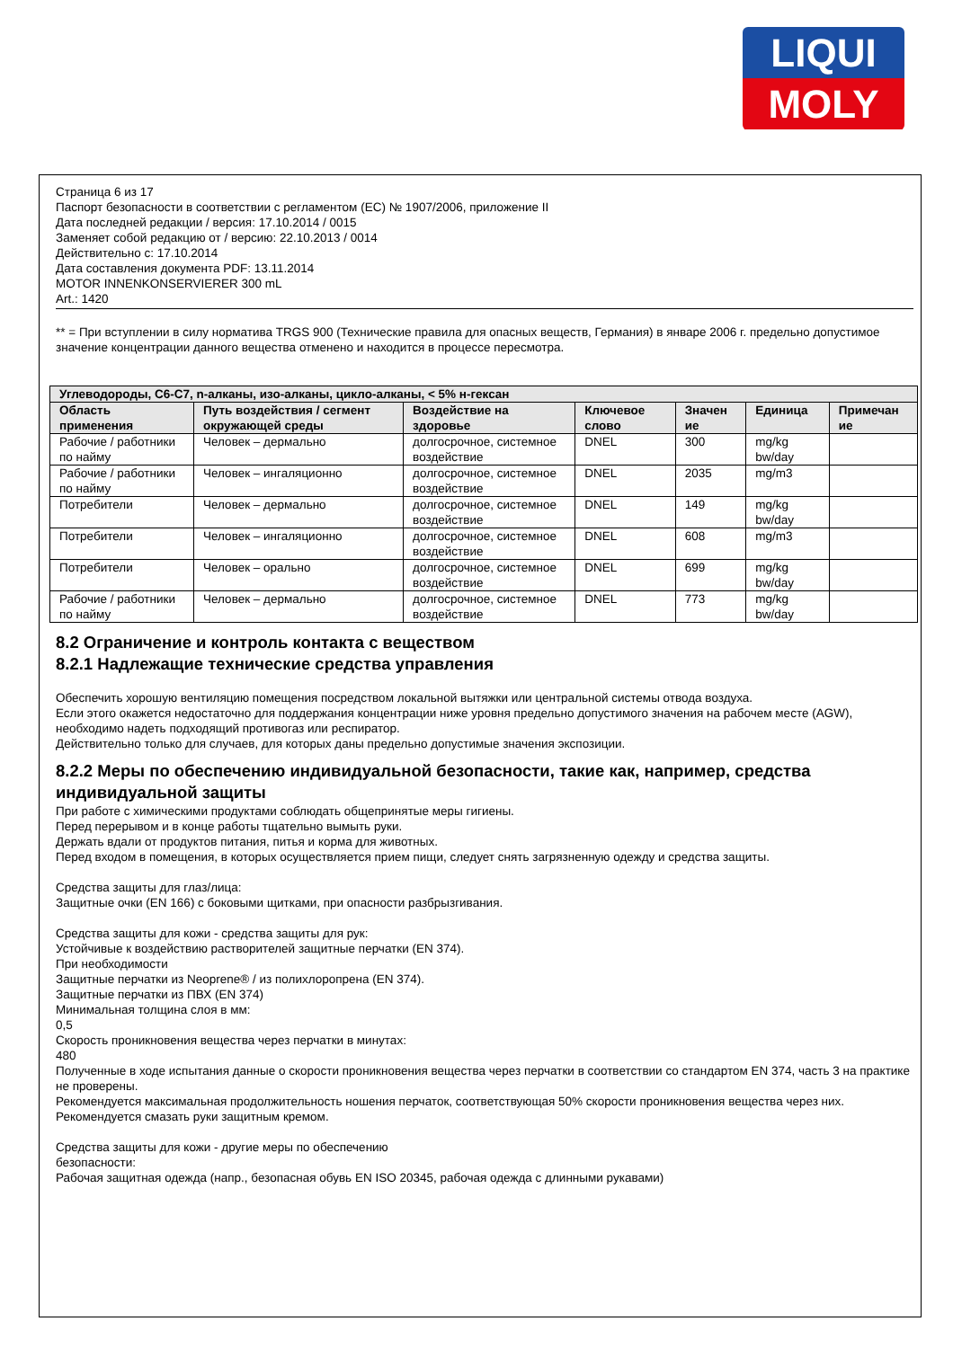LIQUI
MOLY
Страница 6 из 17
Паспорт безопасности в соответствии с регламентом (ЕС) № 1907/2006, приложение II
Дата последней редакции / версия: 17.10.2014 / 0015
Заменяет собой редакцию от / версию: 22.10.2013 / 0014
Действительно с: 17.10.2014
Дата составления документа PDF: 13.11.2014
MOTOR INNENKONSERVIERER 300 mL
Art.: 1420
** = При вступлении в силу норматива TRGS 900 (Технические правила для опасных веществ, Германия) в январе 2006 г. предельно допустимое значение концентрации данного вещества отменено и находится в процессе пересмотра.
| Углеводороды, C6-C7, n-алканы, изо-алканы, цикло-алканы, < 5% н-гексан | | | | | | |
| --- | --- | --- | --- | --- | --- | --- |
| Область применения | Путь воздействия / сегмент окружающей среды | Воздействие на здоровье | Ключевое слово | Значен ие | Единица | Примечан ие |
| Рабочие / работники по найму | Человек – дермально | долгосрочное, системное воздействие | DNEL | 300 | mg/kg bw/day | |
| Рабочие / работники по найму | Человек – ингаляционно | долгосрочное, системное воздействие | DNEL | 2035 | mg/m3 | |
| Потребители | Человек – дермально | долгосрочное, системное воздействие | DNEL | 149 | mg/kg bw/day | |
| Потребители | Человек – ингаляционно | долгосрочное, системное воздействие | DNEL | 608 | mg/m3 | |
| Потребители | Человек – орально | долгосрочное, системное воздействие | DNEL | 699 | mg/kg bw/day | |
| Рабочие / работники по найму | Человек – дермально | долгосрочное, системное воздействие | DNEL | 773 | mg/kg bw/day | |
8.2 Ограничение и контроль контакта с веществом
8.2.1 Надлежащие технические средства управления
Обеспечить хорошую вентиляцию помещения посредством локальной вытяжки или центральной системы отвода воздуха.
Если этого окажется недостаточно для поддержания концентрации ниже уровня предельно допустимого значения на рабочем месте (AGW), необходимо надеть подходящий противогаз или респиратор.
Действительно только для случаев, для которых даны предельно допустимые значения экспозиции.
8.2.2 Меры по обеспечению индивидуальной безопасности, такие как, например, средства индивидуальной защиты
При работе с химическими продуктами соблюдать общепринятые меры гигиены.
Перед перерывом и в конце работы тщательно вымыть руки.
Держать вдали от продуктов питания, питья и корма для животных.
Перед входом в помещения, в которых осуществляется прием пищи, следует снять загрязненную одежду и средства защиты.
Средства защиты для глаз/лица:
Защитные очки (EN 166) с боковыми щитками, при опасности разбрызгивания.
Средства защиты для кожи - средства защиты для рук:
Устойчивые к воздействию растворителей защитные перчатки (EN 374).
При необходимости
Защитные перчатки из Neoprene® / из полихлоропрена (EN 374).
Защитные перчатки из ПВХ (EN 374)
Минимальная толщина слоя в мм:
0,5
Скорость проникновения вещества через перчатки в минутах:
480
Полученные в ходе испытания данные о скорости проникновения вещества через перчатки в соответствии со стандартом EN 374, часть 3 на практике не проверены.
Рекомендуется максимальная продолжительность ношения перчаток, соответствующая 50% скорости проникновения вещества через них.
Рекомендуется смазать руки защитным кремом.
Средства защиты для кожи - другие меры по обеспечению
безопасности:
Рабочая защитная одежда (напр., безопасная обувь EN ISO 20345, рабочая одежда с длинными рукавами)